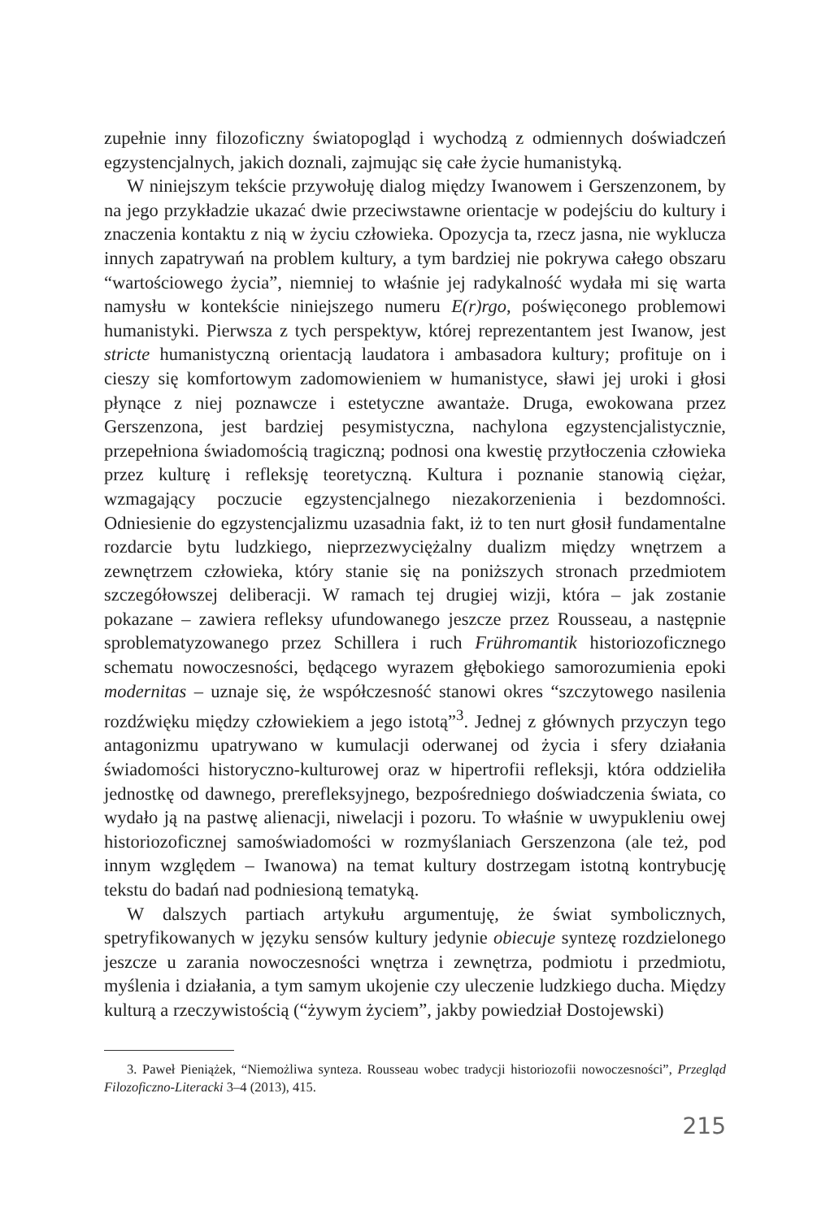zupełnie inny filozoficzny światopogląd i wychodzą z odmiennych doświadczeń egzystencjalnych, jakich doznali, zajmując się całe życie humanistyką.
W niniejszym tekście przywołuję dialog między Iwanowem i Gerszenzonem, by na jego przykładzie ukazać dwie przeciwstawne orientacje w podejściu do kultury i znaczenia kontaktu z nią w życiu człowieka. Opozycja ta, rzecz jasna, nie wyklucza innych zapatrywań na problem kultury, a tym bardziej nie pokrywa całego obszaru “wartościowego życia”, niemniej to właśnie jej radykalność wydała mi się warta namysłu w kontekście niniejszego numeru E(r)rgo, poświęconego problemowi humanistyki. Pierwsza z tych perspektyw, której reprezentantem jest Iwanow, jest stricte humanistyczną orientacją laudatora i ambasadora kultury; profituje on i cieszy się komfortowym zadomowieniem w humanistyce, sławi jej uroki i głosi płynące z niej poznawcze i estetyczne awantaże. Druga, ewokowana przez Gerszenzona, jest bardziej pesymistyczna, nachylona egzystencjalistycznie, przepełniona świadomością tragiczną; podnosi ona kwestię przytłoczenia człowieka przez kulturę i refleksję teoretyczną. Kultura i poznanie stanowią ciężar, wzmagający poczucie egzystencjalnego niezakorzenienia i bezdomności. Odniesienie do egzystencjalizmu uzasadnia fakt, iż to ten nurt głosił fundamentalne rozdarcie bytu ludzkiego, nieprzezwyciężalny dualizm między wnętrzem a zewnętrzem człowieka, który stanie się na poniższych stronach przedmiotem szczegółowszej deliberacji. W ramach tej drugiej wizji, która – jak zostanie pokazane – zawiera refleksy ufundowanego jeszcze przez Rousseau, a następnie sproblematyzowanego przez Schillera i ruch Frühromantik historiozoficznego schematu nowoczesności, będącego wyrazem głębokiego samorozumienia epoki modernitas – uznaje się, że współczesność stanowi okres “szczytowego nasilenia rozdźwięku między człowiekiem a jego istotą”<sup>3</sup>. Jednej z głównych przyczyn tego antagonizmu upatrywano w kumulacji oderwanej od życia i sfery działania świadomości historyczno-kulturowej oraz w hipertrofii refleksji, która oddzieliła jednostkę od dawnego, prerefleksyjnego, bezpośredniego doświadczenia świata, co wydało ją na pastwę alienacji, niwelacji i pozoru. To właśnie w uwypukleniu owej historiozoficznej samoświadomości w rozmyślaniach Gerszenzona (ale też, pod innym względem – Iwanowa) na temat kultury dostrzegam istotną kontrybucję tekstu do badań nad podniesioną tematyką.
W dalszych partiach artykułu argumentuję, że świat symbolicznych, spetryfikowanych w języku sensów kultury jedynie obiecuje syntezę rozdzielonego jeszcze u zarania nowoczesności wnętrza i zewnętrza, podmiotu i przedmiotu, myślenia i działania, a tym samym ukojenie czy uleczenie ludzkiego ducha. Między kulturą a rzeczywistością (“żywym życiem”, jakby powiedział Dostojewski)
3. Paweł Pieniążek, “Niemożliwa synteza. Rousseau wobec tradycji historiozofii nowoczesności”, Przegląd Filozoficzno-Literacki 3–4 (2013), 415.
215